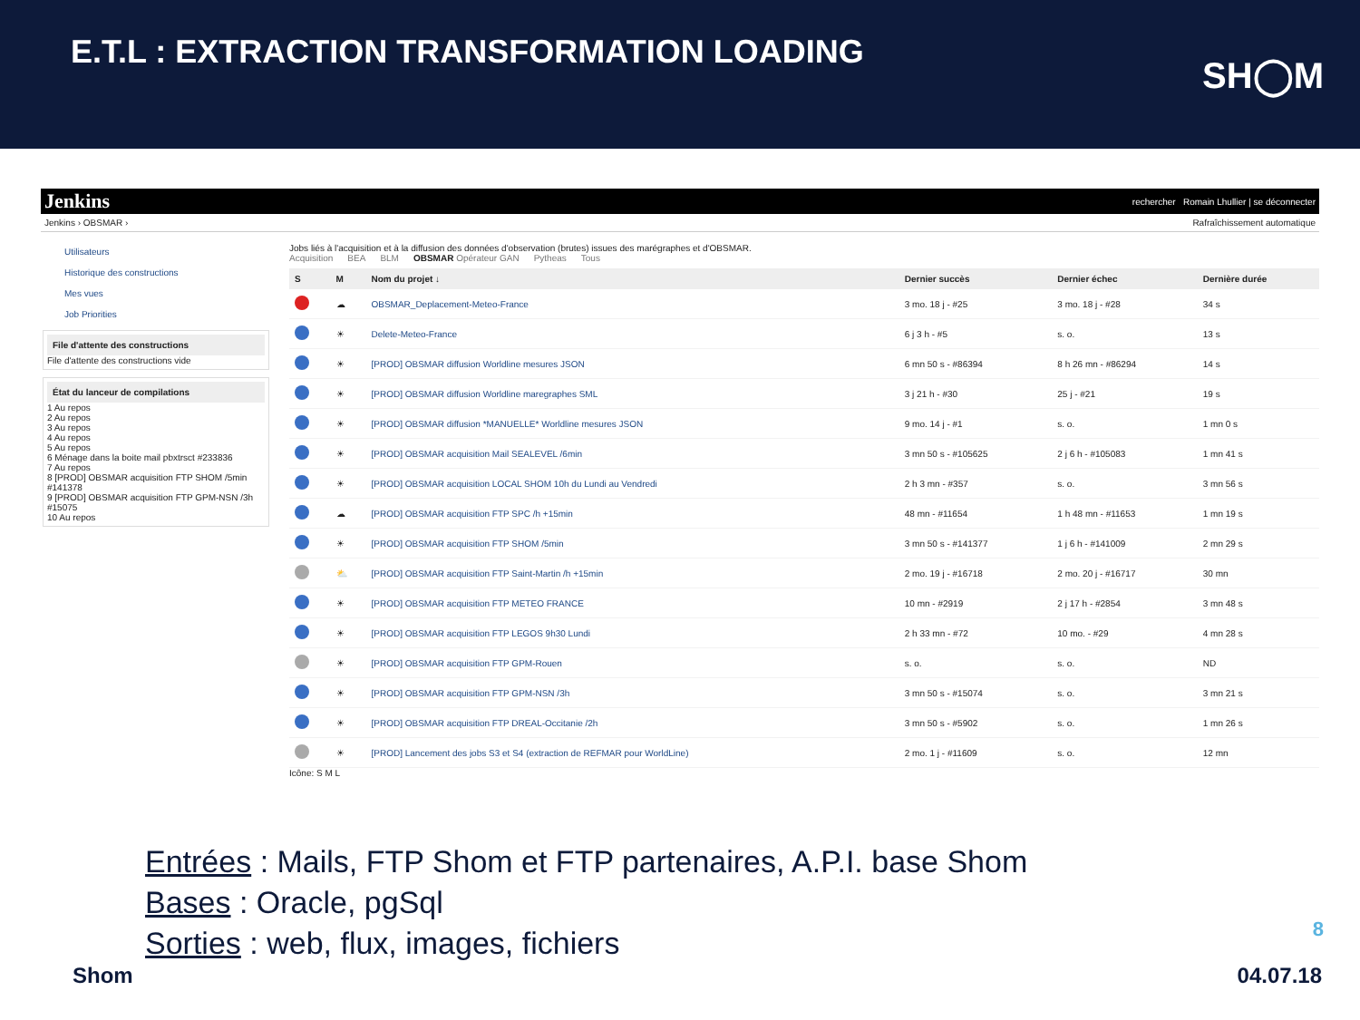E.T.L : EXTRACTION TRANSFORMATION LOADING
SH◯M
Jenkins rechercher Romain Lhullier | se déconnecter
Jenkins › OBSMAR › Rafraîchissement automatique
Utilisateurs
Historique des constructions
Mes vues
Job Priorities
File d'attente des constructions
File d'attente des constructions vide
État du lanceur de compilations
1 Au repos
2 Au repos
3 Au repos
4 Au repos
5 Au repos
6 Ménage dans la boite mail pbxtrsct #233836
7 Au repos
8 [PROD] OBSMAR acquisition FTP SHOM /5min #141378
9 [PROD] OBSMAR acquisition FTP GPM-NSN /3h #15075
10 Au repos
Jobs liés à l'acquisition et à la diffusion des données d'observation (brutes) issues des marégraphes et d'OBSMAR.
Acquisition BEA BLM OBSMAR Opérateur GAN Pytheas Tous
| S | M | Nom du projet ↓ | Dernier succès | Dernier échec | Dernière durée |
| --- | --- | --- | --- | --- | --- |
| | ☁ | OBSMAR_Deplacement-Meteo-France | 3 mo. 18 j - #25 | 3 mo. 18 j - #28 | 34 s |
| | ☀ | Delete-Meteo-France | 6 j 3 h - #5 | s. o. | 13 s |
| | ☀ | [PROD] OBSMAR diffusion Worldline mesures JSON | 6 mn 50 s - #86394 | 8 h 26 mn - #86294 | 14 s |
| | ☀ | [PROD] OBSMAR diffusion Worldline maregraphes SML | 3 j 21 h - #30 | 25 j - #21 | 19 s |
| | ☀ | [PROD] OBSMAR diffusion *MANUELLE* Worldline mesures JSON | 9 mo. 14 j - #1 | s. o. | 1 mn 0 s |
| | ☀ | [PROD] OBSMAR acquisition Mail SEALEVEL /6min | 3 mn 50 s - #105625 | 2 j 6 h - #105083 | 1 mn 41 s |
| | ☀ | [PROD] OBSMAR acquisition LOCAL SHOM 10h du Lundi au Vendredi | 2 h 3 mn - #357 | s. o. | 3 mn 56 s |
| | ☁ | [PROD] OBSMAR acquisition FTP SPC /h +15min | 48 mn - #11654 | 1 h 48 mn - #11653 | 1 mn 19 s |
| | ☀ | [PROD] OBSMAR acquisition FTP SHOM /5min | 3 mn 50 s - #141377 | 1 j 6 h - #141009 | 2 mn 29 s |
| | ⛅ | [PROD] OBSMAR acquisition FTP Saint-Martin /h +15min | 2 mo. 19 j - #16718 | 2 mo. 20 j - #16717 | 30 mn |
| | ☀ | [PROD] OBSMAR acquisition FTP METEO FRANCE | 10 mn - #2919 | 2 j 17 h - #2854 | 3 mn 48 s |
| | ☀ | [PROD] OBSMAR acquisition FTP LEGOS 9h30 Lundi | 2 h 33 mn - #72 | 10 mo. - #29 | 4 mn 28 s |
| | ☀ | [PROD] OBSMAR acquisition FTP GPM-Rouen | s. o. | s. o. | ND |
| | ☀ | [PROD] OBSMAR acquisition FTP GPM-NSN /3h | 3 mn 50 s - #15074 | s. o. | 3 mn 21 s |
| | ☀ | [PROD] OBSMAR acquisition FTP DREAL-Occitanie /2h | 3 mn 50 s - #5902 | s. o. | 1 mn 26 s |
| | ☀ | [PROD] Lancement des jobs S3 et S4 (extraction de REFMAR pour WorldLine) | 2 mo. 1 j - #11609 | s. o. | 12 mn |
Icône: S M L
Entrées : Mails, FTP Shom et FTP partenaires, A.P.I. base Shom
Bases : Oracle, pgSql
Sorties : web, flux, images, fichiers
8
Shom 04.07.18